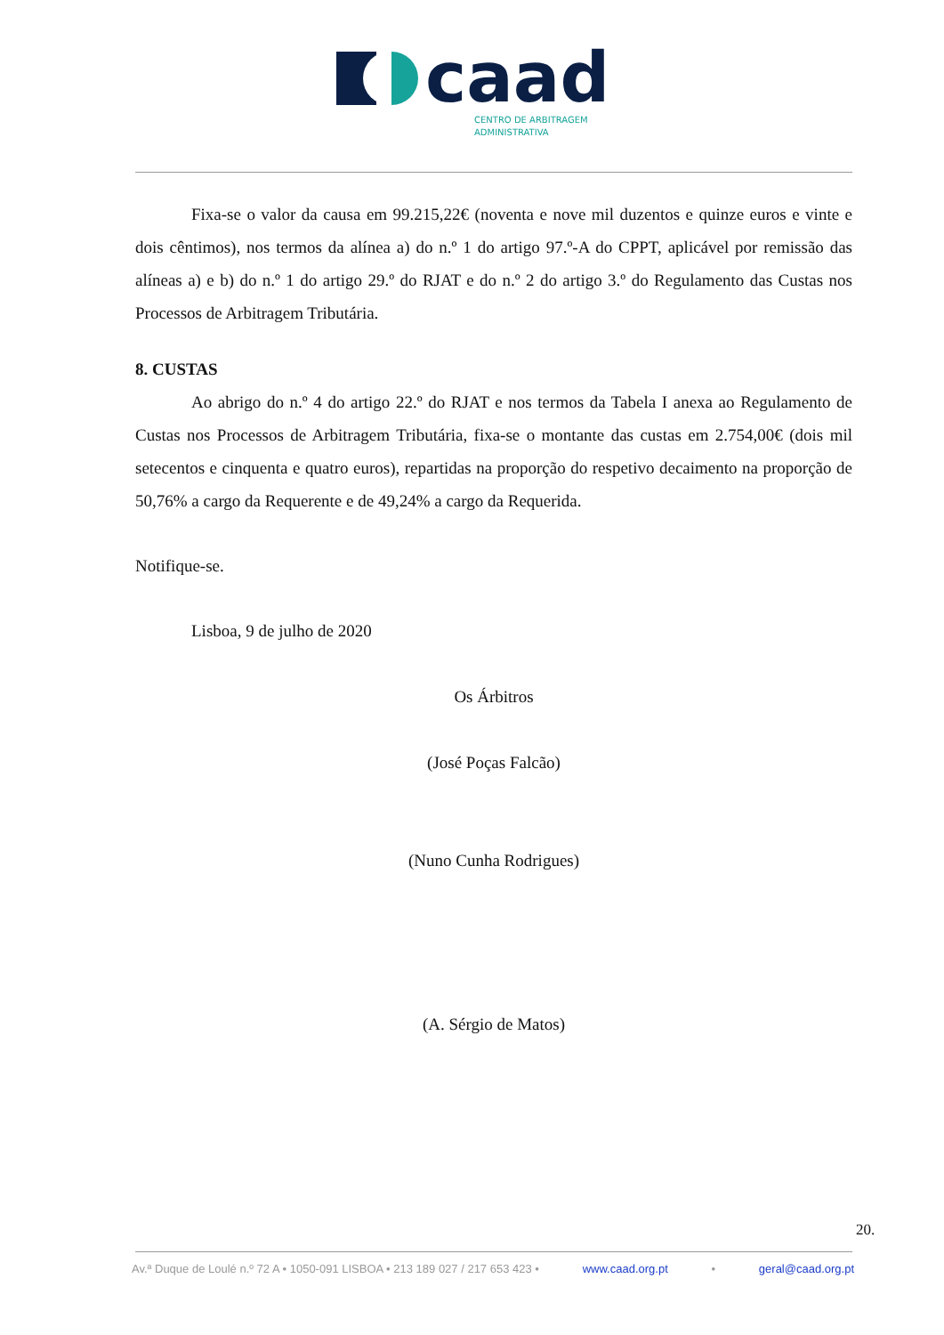caad
CENTRO DE ARBITRAGEM
ADMINISTRATIVA
Fixa-se o valor da causa em 99.215,22€ (noventa e nove mil duzentos e quinze euros e vinte e dois cêntimos), nos termos da alínea a) do n.º 1 do artigo 97.º-A do CPPT, aplicável por remissão das alíneas a) e b) do n.º 1 do artigo 29.º do RJAT e do n.º 2 do artigo 3.º do Regulamento das Custas nos Processos de Arbitragem Tributária.
8. CUSTAS
Ao abrigo do n.º 4 do artigo 22.º do RJAT e nos termos da Tabela I anexa ao Regulamento de Custas nos Processos de Arbitragem Tributária, fixa-se o montante das custas em 2.754,00€ (dois mil setecentos e cinquenta e quatro euros), repartidas na proporção do respetivo decaimento na proporção de 50,76% a cargo da Requerente e de 49,24% a cargo da Requerida.
Notifique-se.
Lisboa, 9 de julho de 2020
Os Árbitros
(José Poças Falcão)
(Nuno Cunha Rodrigues)
(A. Sérgio de Matos)
20.
Av.ª Duque de Loulé n.º 72 A • 1050-091 LISBOA • 213 189 027 / 217 653 423 • www.caad.org.pt • geral@caad.org.pt